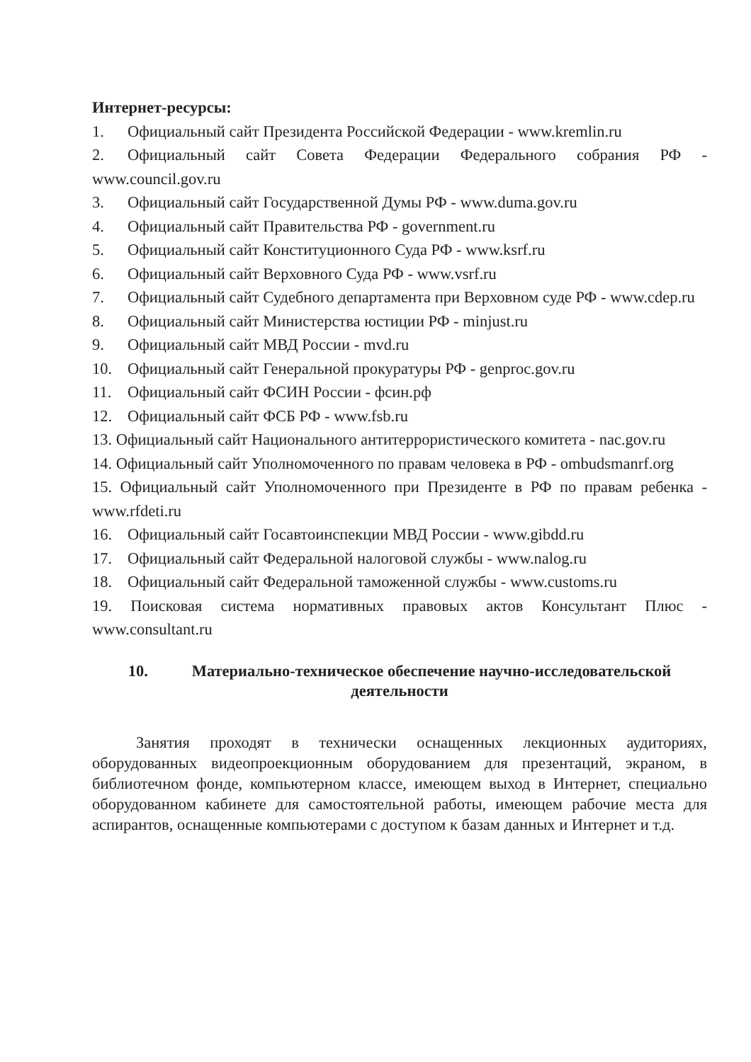Интернет-ресурсы:
1. Официальный сайт Президента Российской Федерации - www.kremlin.ru
2. Официальный сайт Совета Федерации Федерального собрания РФ - www.council.gov.ru
3. Официальный сайт Государственной Думы РФ - www.duma.gov.ru
4. Официальный сайт Правительства РФ - government.ru
5. Официальный сайт Конституционного Суда РФ - www.ksrf.ru
6. Официальный сайт Верховного Суда РФ - www.vsrf.ru
7. Официальный сайт Судебного департамента при Верховном суде РФ - www.cdep.ru
8. Официальный сайт Министерства юстиции РФ - minjust.ru
9. Официальный сайт МВД России - mvd.ru
10. Официальный сайт Генеральной прокуратуры РФ - genproc.gov.ru
11. Официальный сайт ФСИН России - фсин.рф
12. Официальный сайт ФСБ РФ - www.fsb.ru
13. Официальный сайт Национального антитеррористического комитета - nac.gov.ru
14. Официальный сайт Уполномоченного по правам человека в РФ - ombudsmanrf.org
15. Официальный сайт Уполномоченного при Президенте в РФ по правам ребенка - www.rfdeti.ru
16. Официальный сайт Госавтоинспекции МВД России - www.gibdd.ru
17. Официальный сайт Федеральной налоговой службы - www.nalog.ru
18. Официальный сайт Федеральной таможенной службы - www.customs.ru
19. Поисковая система нормативных правовых актов Консультант Плюс - www.consultant.ru
10. Материально-техническое обеспечение научно-исследовательской деятельности
Занятия проходят в технически оснащенных лекционных аудиториях, оборудованных видеопроекционным оборудованием для презентаций, экраном, в библиотечном фонде, компьютерном классе, имеющем выход в Интернет, специально оборудованном кабинете для самостоятельной работы, имеющем рабочие места для аспирантов, оснащенные компьютерами с доступом к базам данных и Интернет и т.д.